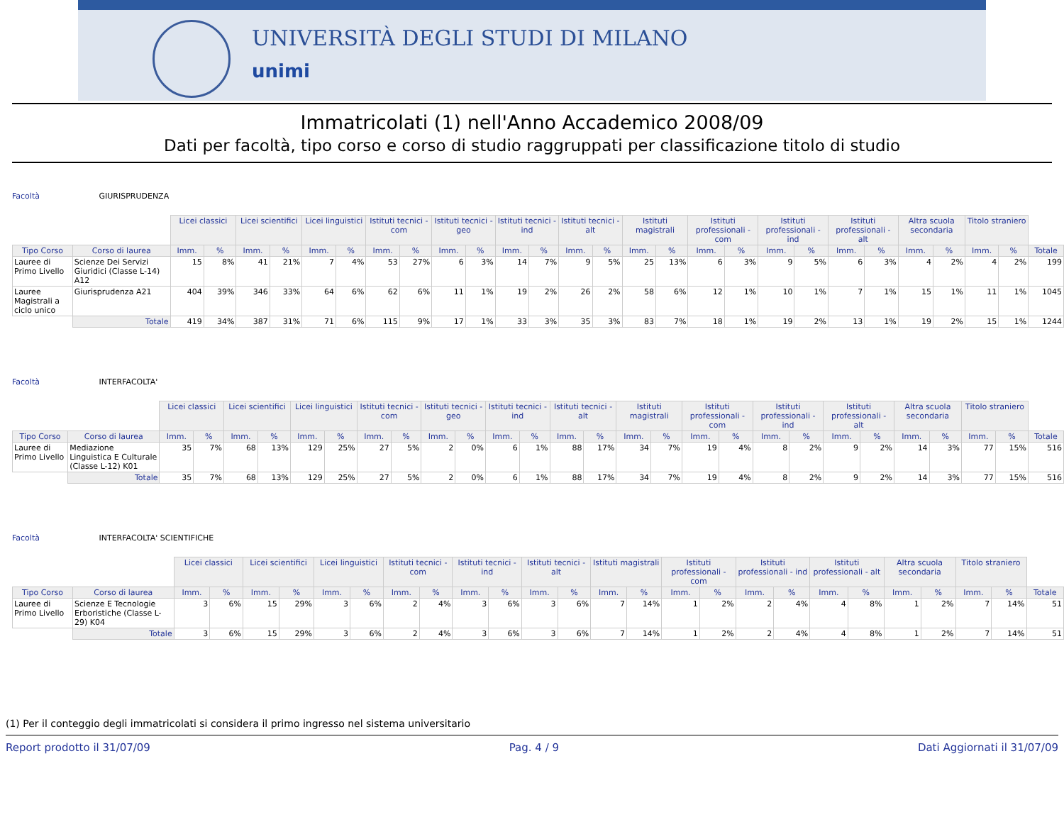UNIVERSITÀ DEGLI STUDI DI MILANO
unimi
Immatricolati (1) nell'Anno Accademico 2008/09
Dati per facoltà, tipo corso e corso di studio raggruppati per classificazione titolo di studio
Facoltà GIURISPRUDENZA
| | | Licei classici | | Licei scientifici | | Licei linguistici | | Istituti tecnici - com | | Istituti tecnici - geo | | Istituti tecnici - ind | | Istituti tecnici - alt | | Istituti magistrali | | Istituti professionali - com | | Istituti professionali - ind | | Istituti professionali - alt | | Altra scuola secondaria | | Titolo straniero | | |
| Tipo Corso | Corso di laurea | Imm. | % | Imm. | % | Imm. | % | Imm. | % | Imm. | % | Imm. | % | Imm. | % | Imm. | % | Imm. | % | Imm. | % | Imm. | % | Imm. | % | Imm. | % | Totale |
| Lauree di Primo Livello | Scienze Dei Servizi Giuridici (Classe L-14) A12 | 15 | 8% | 41 | 21% | 7 | 4% | 53 | 27% | 6 | 3% | 14 | 7% | 9 | 5% | 25 | 13% | 6 | 3% | 9 | 5% | 6 | 3% | 4 | 2% | 4 | 2% | 199 |
| Lauree Magistrali a ciclo unico | Giurisprudenza A21 | 404 | 39% | 346 | 33% | 64 | 6% | 62 | 6% | 11 | 1% | 19 | 2% | 26 | 2% | 58 | 6% | 12 | 1% | 10 | 1% | 7 | 1% | 15 | 1% | 11 | 1% | 1045 |
| | Totale | 419 | 34% | 387 | 31% | 71 | 6% | 115 | 9% | 17 | 1% | 33 | 3% | 35 | 3% | 83 | 7% | 18 | 1% | 19 | 2% | 13 | 1% | 19 | 2% | 15 | 1% | 1244 |
Facoltà INTERFACOLTA'
| | | Licei classici | | Licei scientifici | | Licei linguistici | | Istituti tecnici - com | | Istituti tecnici - geo | | Istituti tecnici - ind | | Istituti tecnici - alt | | Istituti magistrali | | Istituti professionali - com | | Istituti professionali - ind | | Istituti professionali - alt | | Altra scuola secondaria | | Titolo straniero | | |
| Tipo Corso | Corso di laurea | Imm. | % | Imm. | % | Imm. | % | Imm. | % | Imm. | % | Imm. | % | Imm. | % | Imm. | % | Imm. | % | Imm. | % | Imm. | % | Imm. | % | Imm. | % | Totale |
| Lauree di Primo Livello | Mediazione Linguistica E Culturale (Classe L-12) K01 | 35 | 7% | 68 | 13% | 129 | 25% | 27 | 5% | 2 | 0% | 6 | 1% | 88 | 17% | 34 | 7% | 19 | 4% | 8 | 2% | 9 | 2% | 14 | 3% | 77 | 15% | 516 |
| | Totale | 35 | 7% | 68 | 13% | 129 | 25% | 27 | 5% | 2 | 0% | 6 | 1% | 88 | 17% | 34 | 7% | 19 | 4% | 8 | 2% | 9 | 2% | 14 | 3% | 77 | 15% | 516 |
Facoltà INTERFACOLTA' SCIENTIFICHE
| | | Licei classici | | Licei scientifici | | Licei linguistici | | Istituti tecnici - com | | Istituti tecnici - ind | | Istituti tecnici - alt | | Istituti magistrali | | Istituti professionali - com | | Istituti professionali - ind | | Istituti professionali - alt | | Altra scuola secondaria | | Titolo straniero | | |
| Tipo Corso | Corso di laurea | Imm. | % | Imm. | % | Imm. | % | Imm. | % | Imm. | % | Imm. | % | Imm. | % | Imm. | % | Imm. | % | Imm. | % | Imm. | % | Imm. | % | Totale |
| Lauree di Primo Livello | Scienze E Tecnologie Erboristiche (Classe L-29) K04 | 3 | 6% | 15 | 29% | 3 | 6% | 2 | 4% | 3 | 6% | 3 | 6% | 7 | 14% | 1 | 2% | 2 | 4% | 4 | 8% | 1 | 2% | 7 | 14% | 51 |
| | Totale | 3 | 6% | 15 | 29% | 3 | 6% | 2 | 4% | 3 | 6% | 3 | 6% | 7 | 14% | 1 | 2% | 2 | 4% | 4 | 8% | 1 | 2% | 7 | 14% | 51 |
(1) Per il conteggio degli immatricolati si considera il primo ingresso nel sistema universitario
Report prodotto il 31/07/09 Pag. 4 / 9 Dati Aggiornati il 31/07/09